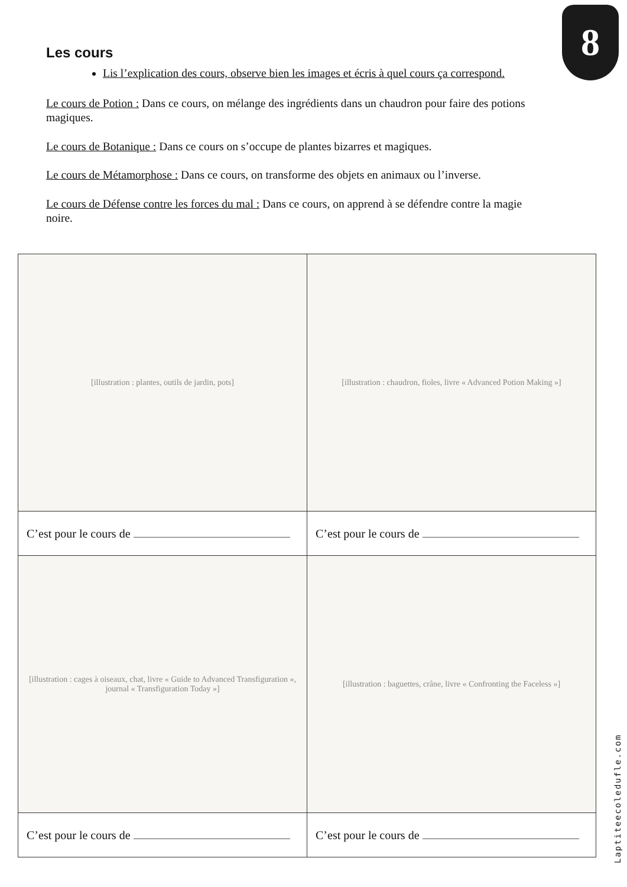8
Les cours
Lis l’explication des cours, observe bien les images et écris à quel cours ça correspond.
Le cours de Potion : Dans ce cours, on mélange des ingrédients dans un chaudron pour faire des potions magiques.
Le cours de Botanique : Dans ce cours on s’occupe de plantes bizarres et magiques.
Le cours de Métamorphose : Dans ce cours, on transforme des objets en animaux ou l’inverse.
Le cours de Défense contre les forces du mal : Dans ce cours, on apprend à se défendre contre la magie noire.
| [illustration : plantes, outils de jardin, pots] | [illustration : chaudron, fioles, livre « Advanced Potion Making »] |
| C’est pour le cours de | C’est pour le cours de |
| [illustration : cages à oiseaux, chat, livre « Guide to Advanced Transfiguration », journal « Transfiguration Today »] | [illustration : baguettes, crâne, livre « Confronting the Faceless »] |
| C’est pour le cours de | C’est pour le cours de |
Laptiteecoledufle.com